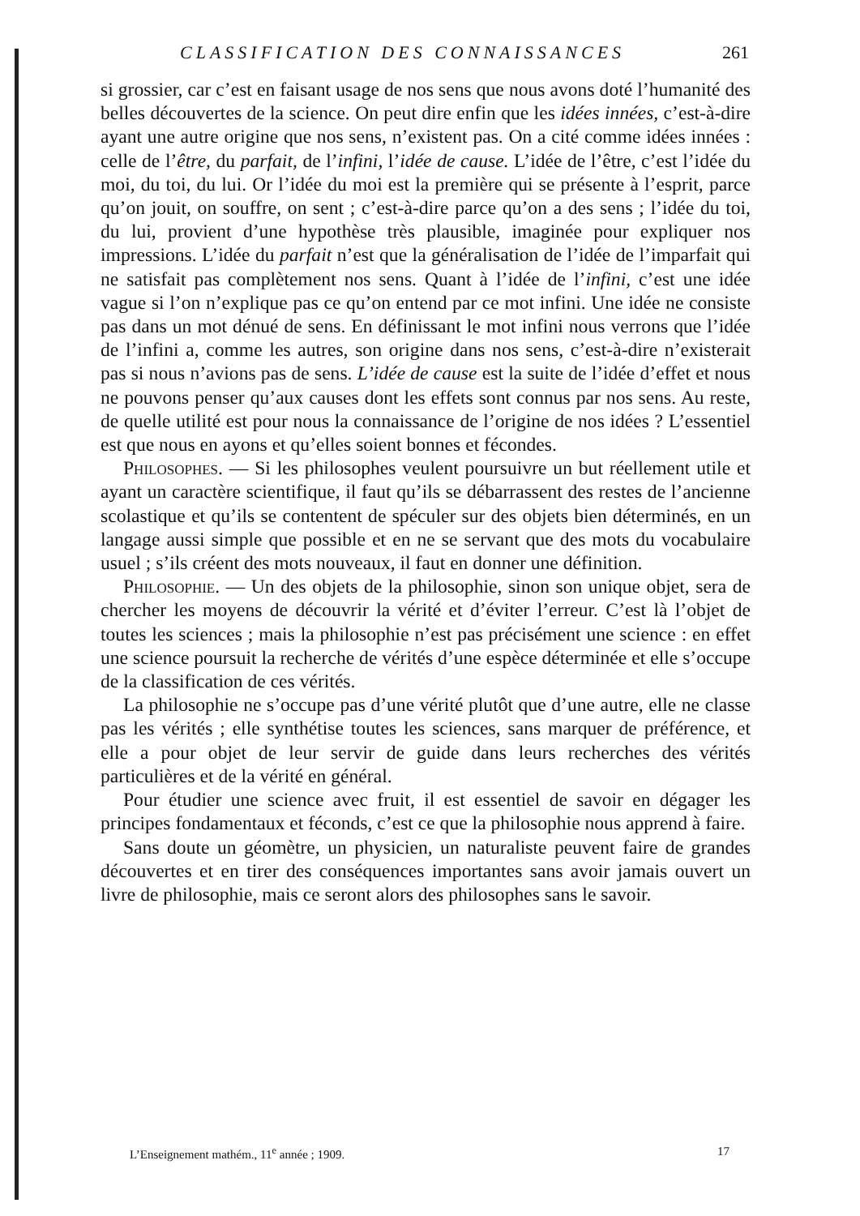CLASSIFICATION DES CONNAISSANCES 261
si grossier, car c’est en faisant usage de nos sens que nous avons doté l’humanité des belles découvertes de la science. On peut dire enfin que les idées innées, c’est-à-dire ayant une autre origine que nos sens, n’existent pas. On a cité comme idées innées : celle de l’être, du parfait, de l’infini, l’idée de cause. L’idée de l’être, c’est l’idée du moi, du toi, du lui. Or l’idée du moi est la première qui se présente à l’esprit, parce qu’on jouit, on souffre, on sent ; c’est-à-dire parce qu’on a des sens ; l’idée du toi, du lui, provient d’une hypothèse très plausible, imaginée pour expliquer nos impressions. L’idée du parfait n’est que la généralisation de l’idée de l’imparfait qui ne satisfait pas complètement nos sens. Quant à l’idée de l’infini, c’est une idée vague si l’on n’explique pas ce qu’on entend par ce mot infini. Une idée ne consiste pas dans un mot dénué de sens. En définissant le mot infini nous verrons que l’idée de l’infini a, comme les autres, son origine dans nos sens, c’est-à-dire n’existerait pas si nous n’avions pas de sens. L’idée de cause est la suite de l’idée d’effet et nous ne pouvons penser qu’aux causes dont les effets sont connus par nos sens. Au reste, de quelle utilité est pour nous la connaissance de l’origine de nos idées ? L’essentiel est que nous en ayons et qu’elles soient bonnes et fécondes.
Philosophes. — Si les philosophes veulent poursuivre un but réellement utile et ayant un caractère scientifique, il faut qu’ils se débarrassent des restes de l’ancienne scolastique et qu’ils se contentent de spéculer sur des objets bien déterminés, en un langage aussi simple que possible et en ne se servant que des mots du vocabulaire usuel ; s’ils créent des mots nouveaux, il faut en donner une définition.
Philosophie. — Un des objets de la philosophie, sinon son unique objet, sera de chercher les moyens de découvrir la vérité et d’éviter l’erreur. C’est là l’objet de toutes les sciences ; mais la philosophie n’est pas précisément une science : en effet une science poursuit la recherche de vérités d’une espèce déterminée et elle s’occupe de la classification de ces vérités.
La philosophie ne s’occupe pas d’une vérité plutôt que d’une autre, elle ne classe pas les vérités ; elle synthétise toutes les sciences, sans marquer de préférence, et elle a pour objet de leur servir de guide dans leurs recherches des vérités particulières et de la vérité en général.
Pour étudier une science avec fruit, il est essentiel de savoir en dégager les principes fondamentaux et féconds, c’est ce que la philosophie nous apprend à faire.
Sans doute un géomètre, un physicien, un naturaliste peuvent faire de grandes découvertes et en tirer des conséquences importantes sans avoir jamais ouvert un livre de philosophie, mais ce seront alors des philosophes sans le savoir.
L’Enseignement mathém., 11<sup>e</sup> année ; 1909. 17